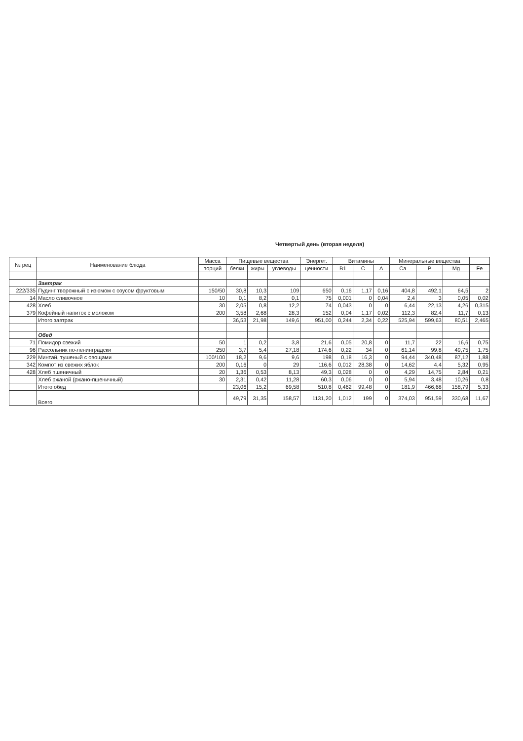Четвертый день (вторая неделя)
| № рец | Наименование блюда | Масса | Пищевые вещества | | | Энергет. | Витамины | | | Минеральные вещества | | | |
| --- | --- | --- | --- | --- | --- | --- | --- | --- | --- | --- | --- | --- | --- |
| | | порций | белки | жиры | углеводы | ценности | B1 | C | A | Ca | P | Mg | Fe |
| | Завтрак | | | | | | | | | | | | |
| 222/335 | Пудинг творожный с изюмом с соусом фруктовым | 150/50 | 30,8 | 10,3 | 109 | 650 | 0,16 | 1,17 | 0,16 | 404,8 | 492,1 | 64,5 | 2 |
| 14 | Масло сливочное | 10 | 0,1 | 8,2 | 0,1 | 75 | 0,001 | 0 | 0,04 | 2,4 | 3 | 0,05 | 0,02 |
| 428 | Хлеб | 30 | 2,05 | 0,8 | 12,2 | 74 | 0,043 | 0 | 0 | 6,44 | 22,13 | 4,26 | 0,315 |
| 379 | Кофейный напиток с молоком | 200 | 3,58 | 2,68 | 28,3 | 152 | 0,04 | 1,17 | 0,02 | 112,3 | 82,4 | 11,7 | 0,13 |
| | Итого завтрак | | 36,53 | 21,98 | 149,6 | 951,00 | 0,244 | 2,34 | 0,22 | 525,94 | 599,63 | 80,51 | 2,465 |
| | Обед | | | | | | | | | | | | |
| 71 | Помидор свежий | 50 | 1 | 0,2 | 3,8 | 21,6 | 0,05 | 20,8 | 0 | 11,7 | 22 | 16,6 | 0,75 |
| 96 | Рассольник по-ленинградски | 250 | 3,7 | 5,4 | 27,18 | 174,6 | 0,22 | 34 | 0 | 61,14 | 99,8 | 49,75 | 1,75 |
| 229 | Минтай, тушеный с овощами | 100/100 | 18,2 | 9,6 | 9,6 | 198 | 0,18 | 16,3 | 0 | 94,44 | 340,48 | 87,12 | 1,88 |
| 342 | Компот из свежих яблок | 200 | 0,16 | 0 | 29 | 116,6 | 0,012 | 28,38 | 0 | 14,62 | 4,4 | 5,32 | 0,95 |
| 428 | Хлеб пшеничный | 20 | 1,36 | 0,53 | 8,13 | 49,3 | 0,028 | 0 | 0 | 4,29 | 14,75 | 2,84 | 0,21 |
| | Хлеб ржаной (ржано-пшеничный) | 30 | 2,31 | 0,42 | 11,28 | 60,3 | 0,06 | 0 | 0 | 5,94 | 3,48 | 10,26 | 0,8 |
| | Итого обед | | 23,06 | 15,2 | 69,58 | 510,8 | 0,462 | 99,48 | 0 | 181,9 | 466,68 | 158,79 | 5,33 |
| | Всего | | 49,79 | 31,35 | 158,57 | 1131,20 | 1,012 | 199 | 0 | 374,03 | 951,59 | 330,68 | 11,67 |